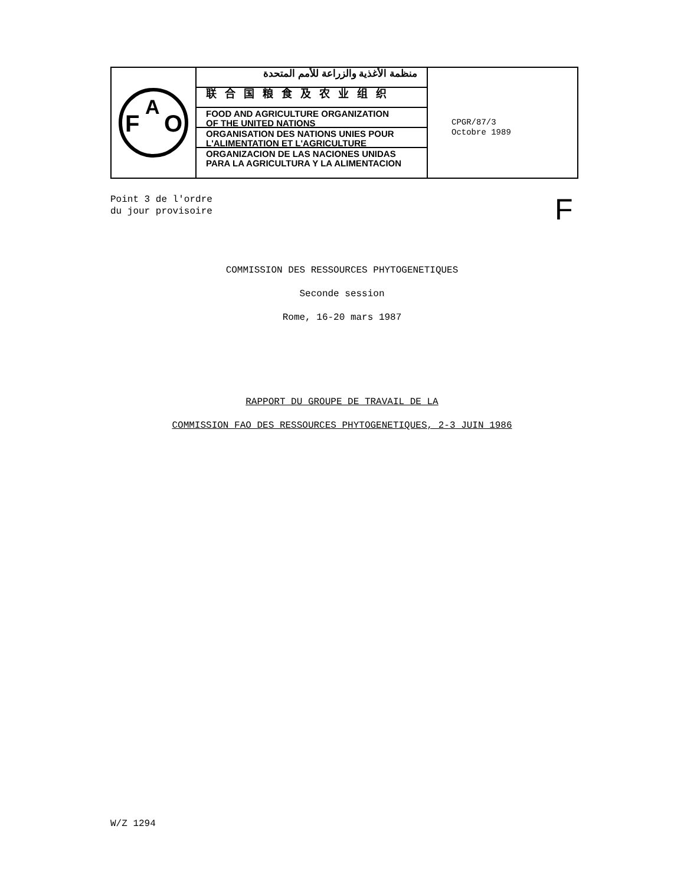F
A
O
منظمة الأغذية والزراعة للأمم المتحدة
联合国粮食及农业组织
FOOD AND AGRICULTURE ORGANIZATION
OF THE UNITED NATIONS
ORGANISATION DES NATIONS UNIES POUR
L'ALIMENTATION ET L'AGRICULTURE
ORGANIZACION DE LAS NACIONES UNIDAS
PARA LA AGRICULTURA Y LA ALIMENTACION
CPGR/87/3
Octobre 1989
Point 3 de l'ordre
du jour provisoire
F
COMMISSION DES RESSOURCES PHYTOGENETIQUES
Seconde session
Rome, 16-20 mars 1987
RAPPORT DU GROUPE DE TRAVAIL DE LA
COMMISSION FAO DES RESSOURCES PHYTOGENETIQUES, 2-3 JUIN 1986
W/Z 1294